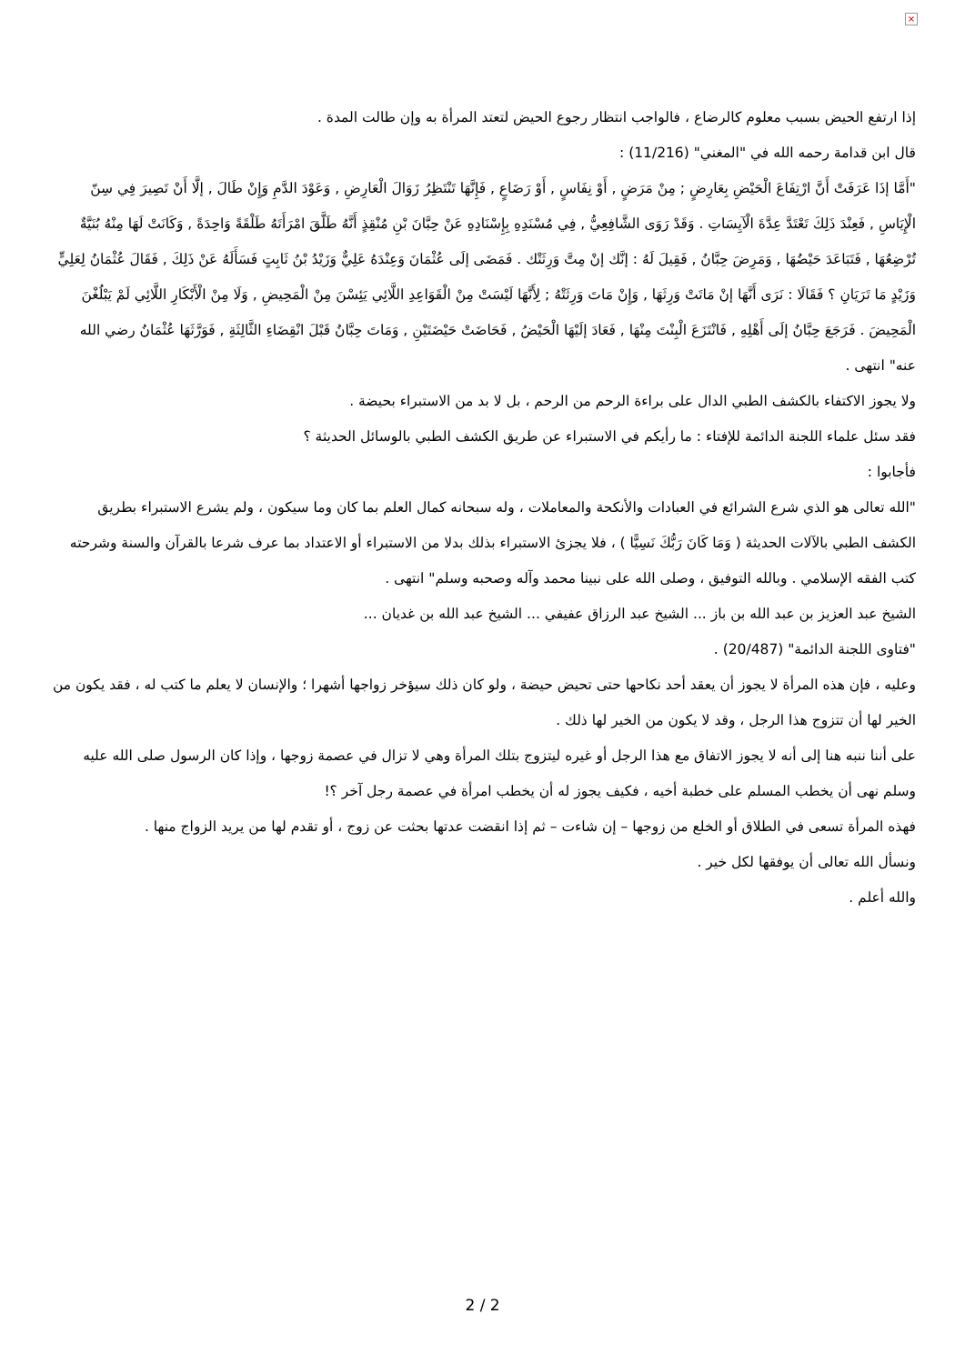×
إذا ارتفع الحيض بسبب معلوم كالرضاع ، فالواجب انتظار رجوع الحيض لتعتد المرأة به وإن طالت المدة .
قال ابن قدامة رحمه الله في "المغني" (11/216) :
"أَمَّا إذَا عَرَفَتْ أَنَّ ارْتِفَاعَ الْحَيْضِ بِعَارِضٍ ; مِنْ مَرَضٍ , أَوْ نِفَاسٍ , أَوْ رَضَاعٍ , فَإِنَّهَا تَنْتَظِرُ زَوَالَ الْعَارِضِ , وَعَوْدَ الدَّمِ وَإِنْ طَالَ , إلَّا أَنْ تَصِيرَ فِي سِنّ الْإِيَاسِ , فَعِنْدَ ذَلِكَ تَعْتَدَّ عِدَّةَ الْآيِسَاتِ . وَقَدْ رَوَى الشَّافِعِيُّ , فِي مُسْنَدِهِ بِإِسْنَادِهِ عَنْ حِبَّانَ بْنِ مُنْقِذٍ أَنَّهُ طَلَّقَ امْرَأَتَهُ طَلْقَةً وَاحِدَةً , وَكَانَتْ لَهَا مِنْهُ بُنَيَّةٌ تُرْضِعُهَا , فَتَبَاعَدَ حَيْضُهَا , وَمَرِضَ حِبَّانُ , فَقِيلَ لَهُ : إنَّك إنْ مِتَّ وَرِثَتْك . فَمَضَى إلَى عُثْمَانَ وَعِنْدَهُ عَلِيٌّ وَزَيْدُ بْنُ ثَابِتٍ فَسَأَلَهُ عَنْ ذَلِكَ , فَقَالَ عُثْمَانُ لِعَلِيٍّ وَزَيْدٍ مَا تَرَيَانِ ؟ فَقَالَا : نَرَى أَنَّهَا إنْ مَاتَتْ وَرِثَهَا , وَإِنْ مَاتَ وَرِثَتْهُ ; لِأَنَّهَا لَيْسَتْ مِنْ الْقَوَاعِدِ اللَّائِي يَئِسْنَ مِنْ الْمَحِيضِ , وَلَا مِنْ الْأَبْكَارِ اللَّائِي لَمْ يَبْلُغْنَ الْمَحِيضَ . فَرَجَعَ حِبَّانُ إلَى أَهْلِهِ , فَانْتَزَعَ الْبِنْتَ مِنْهَا , فَعَادَ إلَيْهَا الْحَيْضُ , فَحَاضَتْ حَيْضَتَيْنِ , وَمَاتَ حِبَّانُ قَبْلَ انْقِضَاءِ الثَّالِثَةِ , فَوَرَّثَهَا عُثْمَانُ رضي الله عنه" انتهى .
ولا يجوز الاكتفاء بالكشف الطبي الدال على براءة الرحم من الرحم ، بل لا بد من الاستبراء بحيضة .
فقد سئل علماء اللجنة الدائمة للإفتاء : ما رأيكم في الاستبراء عن طريق الكشف الطبي بالوسائل الحديثة ؟
فأجابوا :
"الله تعالى هو الذي شرع الشرائع في العبادات والأنكحة والمعاملات ، وله سبحانه كمال العلم بما كان وما سيكون ، ولم يشرع الاستبراء بطريق الكشف الطبي بالآلات الحديثة ( وَمَا كَانَ رَبُّكَ نَسِيًّا ) ، فلا يجزئ الاستبراء بذلك بدلا من الاستبراء أو الاعتداد بما عرف شرعا بالقرآن والسنة وشرحته كتب الفقه الإسلامي . وبالله التوفيق ، وصلى الله على نبينا محمد وآله وصحبه وسلم" انتهى .
الشيخ عبد العزيز بن عبد الله بن باز ... الشيخ عبد الرزاق عفيفي ... الشيخ عبد الله بن غديان ...
"فتاوى اللجنة الدائمة" (20/487) .
وعليه ، فإن هذه المرأة لا يجوز أن يعقد أحد نكاحها حتى تحيض حيضة ، ولو كان ذلك سيؤخر زواجها أشهرا ؛ والإنسان لا يعلم ما كتب له ، فقد يكون من الخير لها أن تتزوج هذا الرجل ، وقد لا يكون من الخير لها ذلك .
على أننا ننبه هنا إلى أنه لا يجوز الاتفاق مع هذا الرجل أو غيره ليتزوج بتلك المرأة وهي لا تزال في عصمة زوجها ، وإذا كان الرسول صلى الله عليه وسلم نهى أن يخطب المسلم على خطبة أخيه ، فكيف يجوز له أن يخطب امرأة في عصمة رجل آخر ؟!
فهذه المرأة تسعى في الطلاق أو الخلع من زوجها – إن شاءت – ثم إذا انقضت عدتها بحثت عن زوج ، أو تقدم لها من يريد الزواج منها .
ونسأل الله تعالى أن يوفقها لكل خير .
والله أعلم .
2 / 2